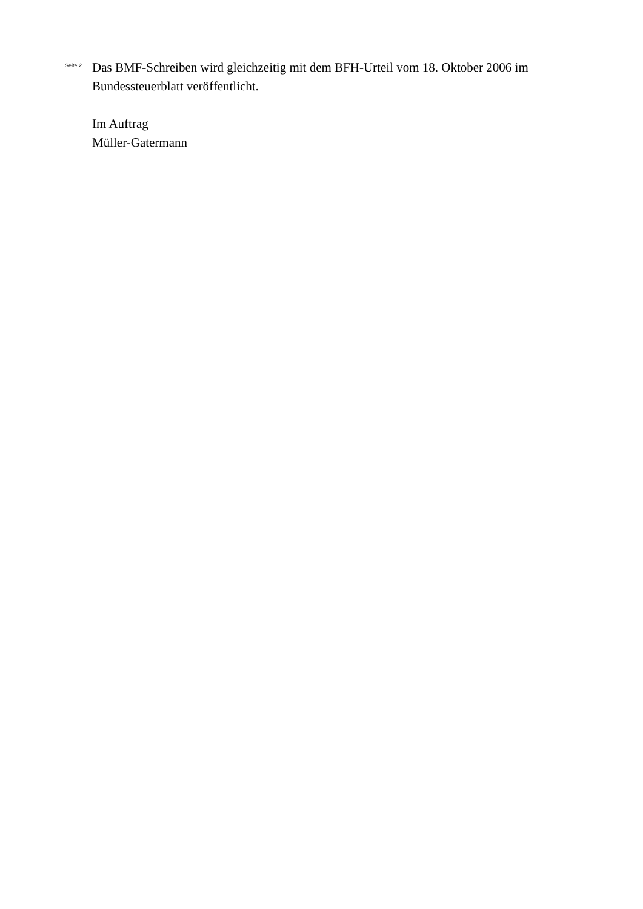Seite 2
Das BMF-Schreiben wird gleichzeitig mit dem BFH-Urteil vom 18. Oktober 2006 im Bundessteuerblatt veröffentlicht.
Im Auftrag
Müller-Gatermann